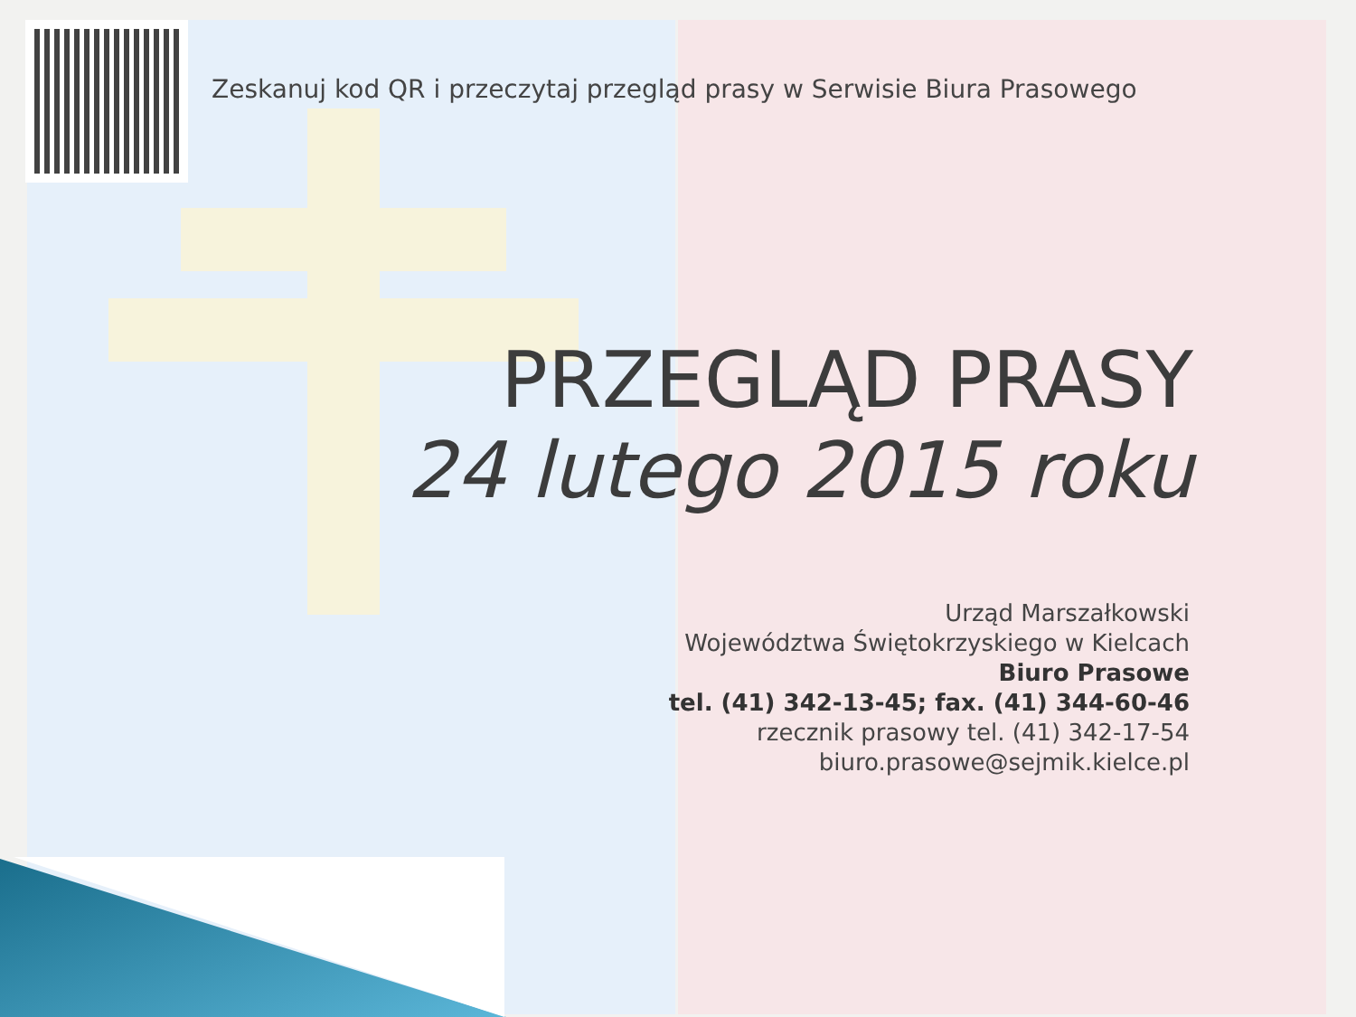Zeskanuj kod QR i przeczytaj przegląd prasy w Serwisie Biura Prasowego
PRZEGLĄD PRASY
24 lutego 2015 roku
Urząd Marszałkowski
Województwa Świętokrzyskiego w Kielcach
Biuro Prasowe
tel. (41) 342-13-45; fax. (41) 344-60-46
rzecznik prasowy tel. (41) 342-17-54
biuro.prasowe@sejmik.kielce.pl